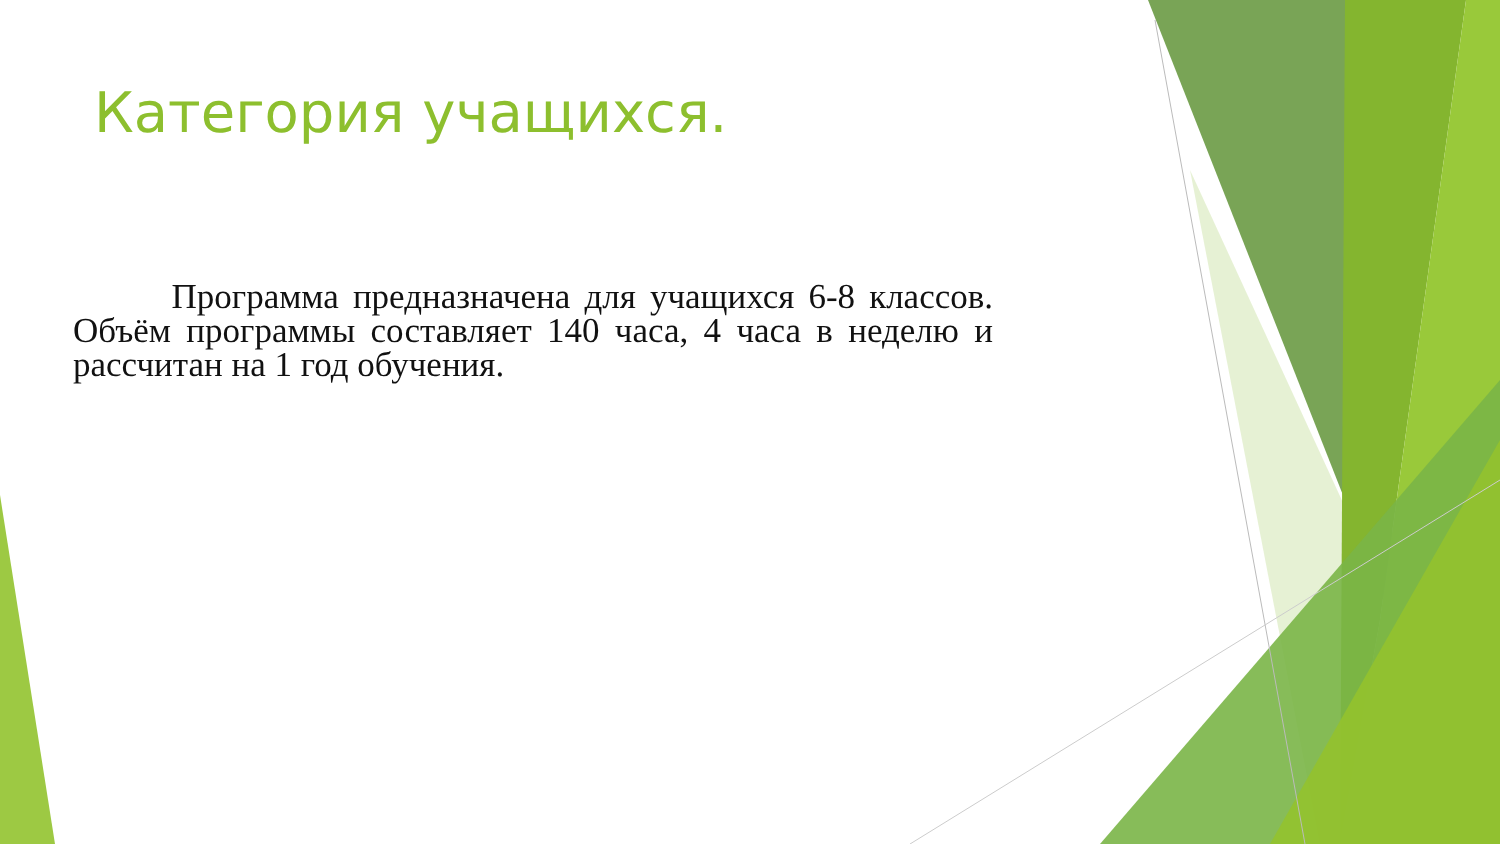Категория учащихся.
Программа предназначена для учащихся 6-8 классов. Объём программы составляет 140 часа, 4 часа в неделю и рассчитан на 1 год обучения.